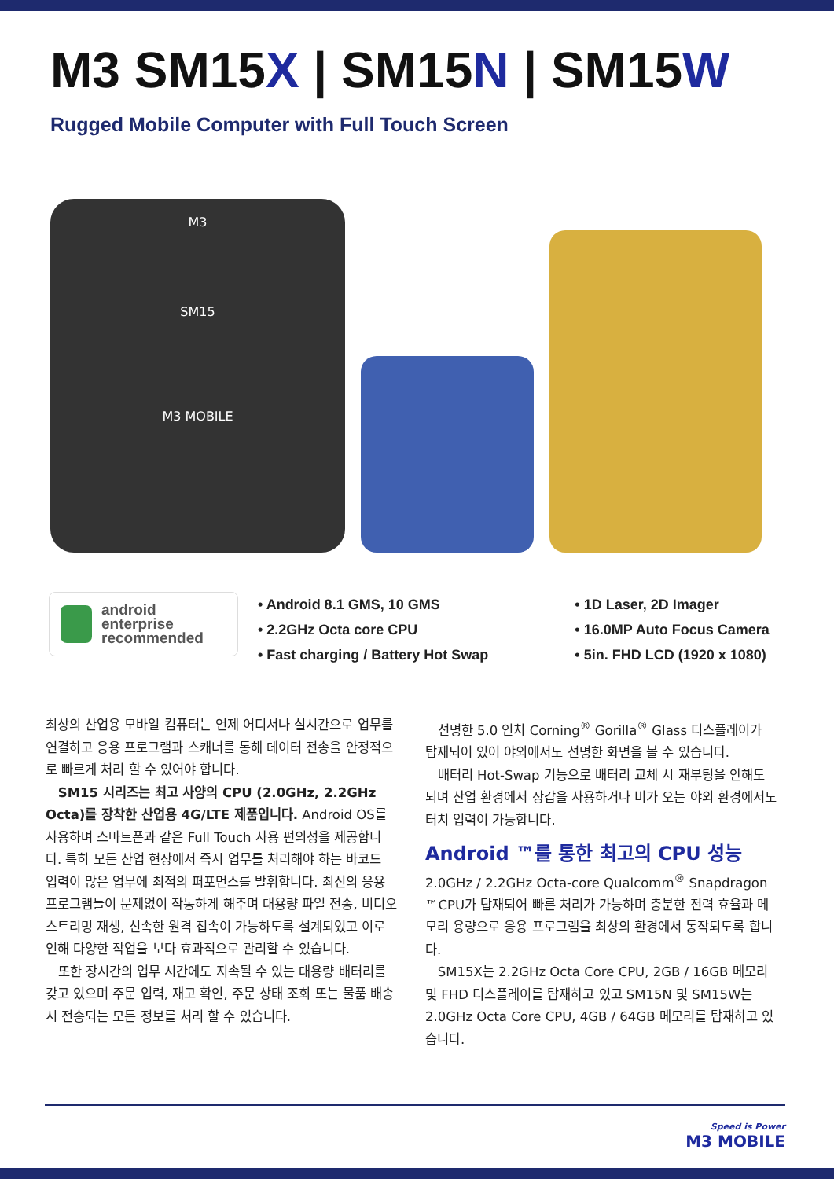M3 SM15X | SM15N | SM15W
Rugged Mobile Computer with Full Touch Screen
M3
SM15
M3 MOBILE
android
enterprise
recommended
• Android 8.1 GMS, 10 GMS
• 2.2GHz Octa core CPU
• Fast charging / Battery Hot Swap
• 1D Laser, 2D Imager
• 16.0MP Auto Focus Camera
• 5in. FHD LCD (1920 x 1080)
최상의 산업용 모바일 컴퓨터는 언제 어디서나 실시간으로 업무를 연결하고 응용 프로그램과 스캐너를 통해 데이터 전송을 안정적으로 빠르게 처리 할 수 있어야 합니다.
SM15 시리즈는 최고 사양의 CPU (2.0GHz, 2.2GHz Octa)를 장착한 산업용 4G/LTE 제품입니다. Android OS를 사용하며 스마트폰과 같은 Full Touch 사용 편의성을 제공합니다. 특히 모든 산업 현장에서 즉시 업무를 처리해야 하는 바코드 입력이 많은 업무에 최적의 퍼포먼스를 발휘합니다. 최신의 응용 프로그램들이 문제없이 작동하게 해주며 대용량 파일 전송, 비디오 스트리밍 재생, 신속한 원격 접속이 가능하도록 설계되었고 이로 인해 다양한 작업을 보다 효과적으로 관리할 수 있습니다.
또한 장시간의 업무 시간에도 지속될 수 있는 대용량 배터리를 갖고 있으며 주문 입력, 재고 확인, 주문 상태 조회 또는 물품 배송 시 전송되는 모든 정보를 처리 할 수 있습니다.
선명한 5.0 인치 Corning<sup>®</sup> Gorilla<sup>®</sup> Glass 디스플레이가 탑재되어 있어 야외에서도 선명한 화면을 볼 수 있습니다.
배터리 Hot-Swap 기능으로 배터리 교체 시 재부팅을 안해도 되며 산업 환경에서 장갑을 사용하거나 비가 오는 야외 환경에서도 터치 입력이 가능합니다.
Android ™를 통한 최고의 CPU 성능
2.0GHz / 2.2GHz Octa-core Qualcomm<sup>®</sup> Snapdragon ™CPU가 탑재되어 빠른 처리가 가능하며 충분한 전력 효율과 메모리 용량으로 응용 프로그램을 최상의 환경에서 동작되도록 합니다.
SM15X는 2.2GHz Octa Core CPU, 2GB / 16GB 메모리 및 FHD 디스플레이를 탑재하고 있고 SM15N 및 SM15W는 2.0GHz Octa Core CPU, 4GB / 64GB 메모리를 탑재하고 있습니다.
Speed is Power
M3 MOBILE